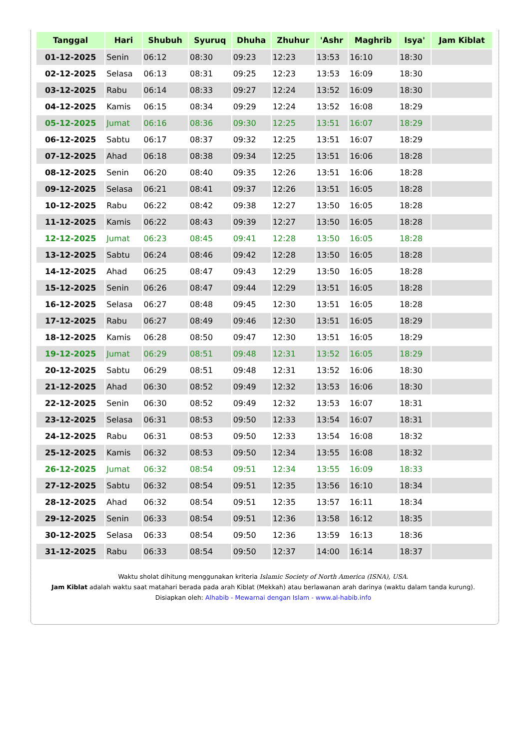| Tanggal | Hari | Shubuh | Syuruq | Dhuha | Zhuhur | 'Ashr | Maghrib | Isya' | Jam Kiblat |
| --- | --- | --- | --- | --- | --- | --- | --- | --- | --- |
| 01-12-2025 | Senin | 06:12 | 08:30 | 09:23 | 12:23 | 13:53 | 16:10 | 18:30 | |
| 02-12-2025 | Selasa | 06:13 | 08:31 | 09:25 | 12:23 | 13:53 | 16:09 | 18:30 | |
| 03-12-2025 | Rabu | 06:14 | 08:33 | 09:27 | 12:24 | 13:52 | 16:09 | 18:30 | |
| 04-12-2025 | Kamis | 06:15 | 08:34 | 09:29 | 12:24 | 13:52 | 16:08 | 18:29 | |
| 05-12-2025 | Jumat | 06:16 | 08:36 | 09:30 | 12:25 | 13:51 | 16:07 | 18:29 | |
| 06-12-2025 | Sabtu | 06:17 | 08:37 | 09:32 | 12:25 | 13:51 | 16:07 | 18:29 | |
| 07-12-2025 | Ahad | 06:18 | 08:38 | 09:34 | 12:25 | 13:51 | 16:06 | 18:28 | |
| 08-12-2025 | Senin | 06:20 | 08:40 | 09:35 | 12:26 | 13:51 | 16:06 | 18:28 | |
| 09-12-2025 | Selasa | 06:21 | 08:41 | 09:37 | 12:26 | 13:51 | 16:05 | 18:28 | |
| 10-12-2025 | Rabu | 06:22 | 08:42 | 09:38 | 12:27 | 13:50 | 16:05 | 18:28 | |
| 11-12-2025 | Kamis | 06:22 | 08:43 | 09:39 | 12:27 | 13:50 | 16:05 | 18:28 | |
| 12-12-2025 | Jumat | 06:23 | 08:45 | 09:41 | 12:28 | 13:50 | 16:05 | 18:28 | |
| 13-12-2025 | Sabtu | 06:24 | 08:46 | 09:42 | 12:28 | 13:50 | 16:05 | 18:28 | |
| 14-12-2025 | Ahad | 06:25 | 08:47 | 09:43 | 12:29 | 13:50 | 16:05 | 18:28 | |
| 15-12-2025 | Senin | 06:26 | 08:47 | 09:44 | 12:29 | 13:51 | 16:05 | 18:28 | |
| 16-12-2025 | Selasa | 06:27 | 08:48 | 09:45 | 12:30 | 13:51 | 16:05 | 18:28 | |
| 17-12-2025 | Rabu | 06:27 | 08:49 | 09:46 | 12:30 | 13:51 | 16:05 | 18:29 | |
| 18-12-2025 | Kamis | 06:28 | 08:50 | 09:47 | 12:30 | 13:51 | 16:05 | 18:29 | |
| 19-12-2025 | Jumat | 06:29 | 08:51 | 09:48 | 12:31 | 13:52 | 16:05 | 18:29 | |
| 20-12-2025 | Sabtu | 06:29 | 08:51 | 09:48 | 12:31 | 13:52 | 16:06 | 18:30 | |
| 21-12-2025 | Ahad | 06:30 | 08:52 | 09:49 | 12:32 | 13:53 | 16:06 | 18:30 | |
| 22-12-2025 | Senin | 06:30 | 08:52 | 09:49 | 12:32 | 13:53 | 16:07 | 18:31 | |
| 23-12-2025 | Selasa | 06:31 | 08:53 | 09:50 | 12:33 | 13:54 | 16:07 | 18:31 | |
| 24-12-2025 | Rabu | 06:31 | 08:53 | 09:50 | 12:33 | 13:54 | 16:08 | 18:32 | |
| 25-12-2025 | Kamis | 06:32 | 08:53 | 09:50 | 12:34 | 13:55 | 16:08 | 18:32 | |
| 26-12-2025 | Jumat | 06:32 | 08:54 | 09:51 | 12:34 | 13:55 | 16:09 | 18:33 | |
| 27-12-2025 | Sabtu | 06:32 | 08:54 | 09:51 | 12:35 | 13:56 | 16:10 | 18:34 | |
| 28-12-2025 | Ahad | 06:32 | 08:54 | 09:51 | 12:35 | 13:57 | 16:11 | 18:34 | |
| 29-12-2025 | Senin | 06:33 | 08:54 | 09:51 | 12:36 | 13:58 | 16:12 | 18:35 | |
| 30-12-2025 | Selasa | 06:33 | 08:54 | 09:50 | 12:36 | 13:59 | 16:13 | 18:36 | |
| 31-12-2025 | Rabu | 06:33 | 08:54 | 09:50 | 12:37 | 14:00 | 16:14 | 18:37 | |
Waktu sholat dihitung menggunakan kriteria Islamic Society of North America (ISNA), USA.
Jam Kiblat adalah waktu saat matahari berada pada arah Kiblat (Mekkah) atau berlawanan arah darinya (waktu dalam tanda kurung).
Disiapkan oleh: Alhabib - Mewarnai dengan Islam - www.al-habib.info